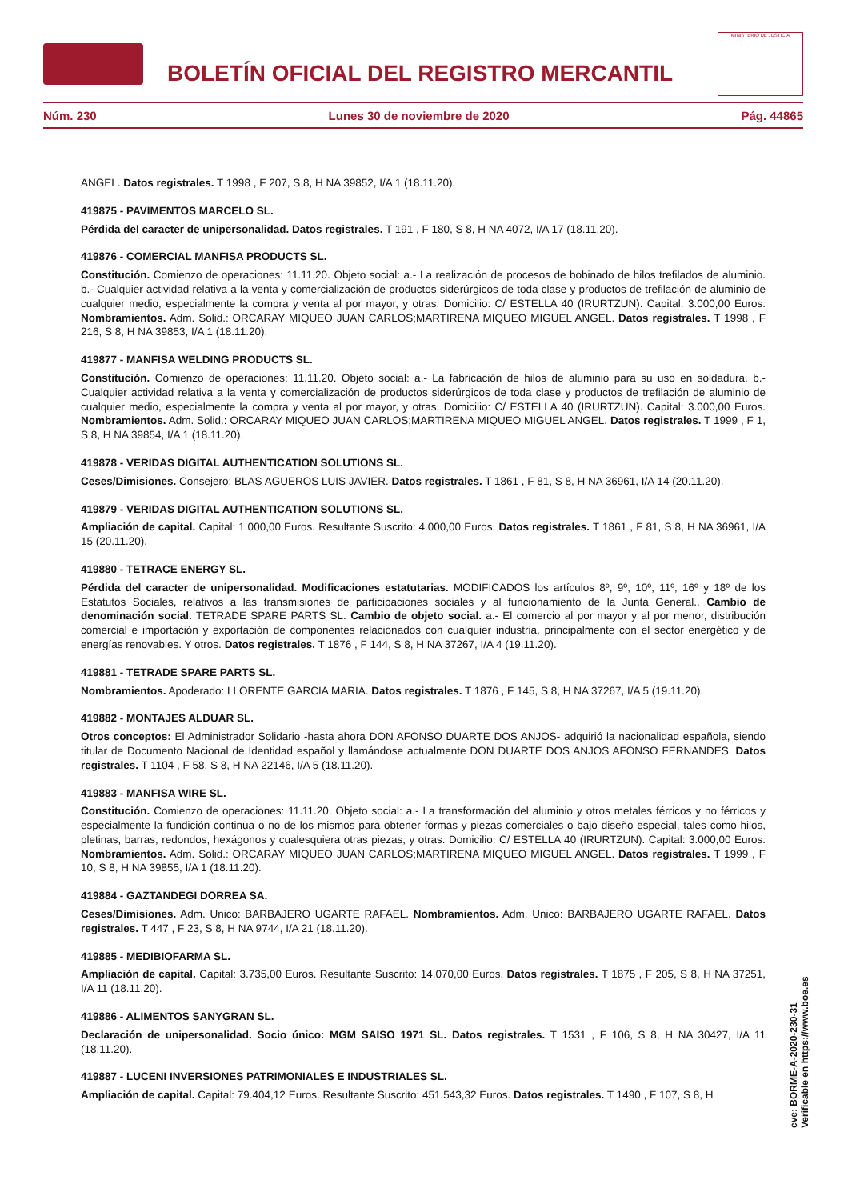BOLETÍN OFICIAL DEL REGISTRO MERCANTIL
MINISTERIO DE JUSTICIA
Núm. 230 Lunes 30 de noviembre de 2020 Pág. 44865
ANGEL. Datos registrales. T 1998 , F 207, S 8, H NA 39852, I/A 1 (18.11.20).
419875 - PAVIMENTOS MARCELO SL.
Pérdida del caracter de unipersonalidad. Datos registrales. T 191 , F 180, S 8, H NA 4072, I/A 17 (18.11.20).
419876 - COMERCIAL MANFISA PRODUCTS SL.
Constitución. Comienzo de operaciones: 11.11.20. Objeto social: a.- La realización de procesos de bobinado de hilos trefilados de aluminio. b.- Cualquier actividad relativa a la venta y comercialización de productos siderúrgicos de toda clase y productos de trefilación de aluminio de cualquier medio, especialmente la compra y venta al por mayor, y otras. Domicilio: C/ ESTELLA 40 (IRURTZUN). Capital: 3.000,00 Euros. Nombramientos. Adm. Solid.: ORCARAY MIQUEO JUAN CARLOS;MARTIRENA MIQUEO MIGUEL ANGEL. Datos registrales. T 1998 , F 216, S 8, H NA 39853, I/A 1 (18.11.20).
419877 - MANFISA WELDING PRODUCTS SL.
Constitución. Comienzo de operaciones: 11.11.20. Objeto social: a.- La fabricación de hilos de aluminio para su uso en soldadura. b.- Cualquier actividad relativa a la venta y comercialización de productos siderúrgicos de toda clase y productos de trefilación de aluminio de cualquier medio, especialmente la compra y venta al por mayor, y otras. Domicilio: C/ ESTELLA 40 (IRURTZUN). Capital: 3.000,00 Euros. Nombramientos. Adm. Solid.: ORCARAY MIQUEO JUAN CARLOS;MARTIRENA MIQUEO MIGUEL ANGEL. Datos registrales. T 1999 , F 1, S 8, H NA 39854, I/A 1 (18.11.20).
419878 - VERIDAS DIGITAL AUTHENTICATION SOLUTIONS SL.
Ceses/Dimisiones. Consejero: BLAS AGUEROS LUIS JAVIER. Datos registrales. T 1861 , F 81, S 8, H NA 36961, I/A 14 (20.11.20).
419879 - VERIDAS DIGITAL AUTHENTICATION SOLUTIONS SL.
Ampliación de capital. Capital: 1.000,00 Euros. Resultante Suscrito: 4.000,00 Euros. Datos registrales. T 1861 , F 81, S 8, H NA 36961, I/A 15 (20.11.20).
419880 - TETRACE ENERGY SL.
Pérdida del caracter de unipersonalidad. Modificaciones estatutarias. MODIFICADOS los artículos 8º, 9º, 10º, 11º, 16º y 18º de los Estatutos Sociales, relativos a las transmisiones de participaciones sociales y al funcionamiento de la Junta General.. Cambio de denominación social. TETRADE SPARE PARTS SL. Cambio de objeto social. a.- El comercio al por mayor y al por menor, distribución comercial e importación y exportación de componentes relacionados con cualquier industria, principalmente con el sector energético y de energías renovables. Y otros. Datos registrales. T 1876 , F 144, S 8, H NA 37267, I/A 4 (19.11.20).
419881 - TETRADE SPARE PARTS SL.
Nombramientos. Apoderado: LLORENTE GARCIA MARIA. Datos registrales. T 1876 , F 145, S 8, H NA 37267, I/A 5 (19.11.20).
419882 - MONTAJES ALDUAR SL.
Otros conceptos: El Administrador Solidario -hasta ahora DON AFONSO DUARTE DOS ANJOS- adquirió la nacionalidad española, siendo titular de Documento Nacional de Identidad español y llamándose actualmente DON DUARTE DOS ANJOS AFONSO FERNANDES. Datos registrales. T 1104 , F 58, S 8, H NA 22146, I/A 5 (18.11.20).
419883 - MANFISA WIRE SL.
Constitución. Comienzo de operaciones: 11.11.20. Objeto social: a.- La transformación del aluminio y otros metales férricos y no férricos y especialmente la fundición continua o no de los mismos para obtener formas y piezas comerciales o bajo diseño especial, tales como hilos, pletinas, barras, redondos, hexágonos y cualesquiera otras piezas, y otras. Domicilio: C/ ESTELLA 40 (IRURTZUN). Capital: 3.000,00 Euros. Nombramientos. Adm. Solid.: ORCARAY MIQUEO JUAN CARLOS;MARTIRENA MIQUEO MIGUEL ANGEL. Datos registrales. T 1999 , F 10, S 8, H NA 39855, I/A 1 (18.11.20).
419884 - GAZTANDEGI DORREA SA.
Ceses/Dimisiones. Adm. Unico: BARBAJERO UGARTE RAFAEL. Nombramientos. Adm. Unico: BARBAJERO UGARTE RAFAEL. Datos registrales. T 447 , F 23, S 8, H NA 9744, I/A 21 (18.11.20).
419885 - MEDIBIOFARMA SL.
Ampliación de capital. Capital: 3.735,00 Euros. Resultante Suscrito: 14.070,00 Euros. Datos registrales. T 1875 , F 205, S 8, H NA 37251, I/A 11 (18.11.20).
419886 - ALIMENTOS SANYGRAN SL.
Declaración de unipersonalidad. Socio único: MGM SAISO 1971 SL. Datos registrales. T 1531 , F 106, S 8, H NA 30427, I/A 11 (18.11.20).
419887 - LUCENI INVERSIONES PATRIMONIALES E INDUSTRIALES SL.
Ampliación de capital. Capital: 79.404,12 Euros. Resultante Suscrito: 451.543,32 Euros. Datos registrales. T 1490 , F 107, S 8, H
cve: BORME-A-2020-230-31
Verificable en https://www.boe.es